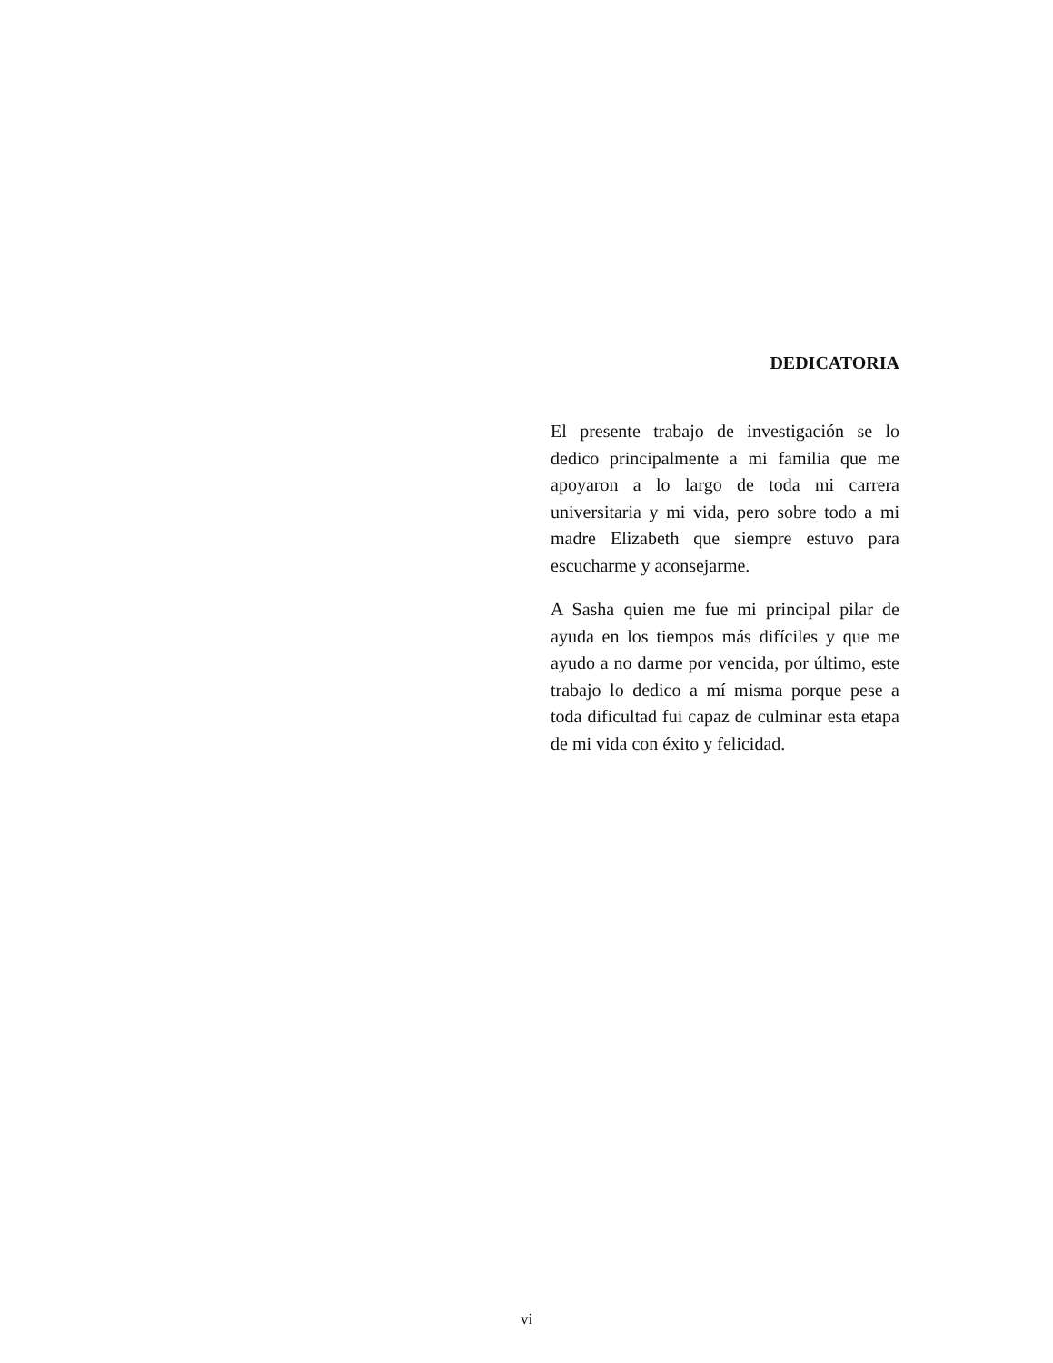DEDICATORIA
El presente trabajo de investigación se lo dedico principalmente a mi familia que me apoyaron a lo largo de toda mi carrera universitaria y mi vida, pero sobre todo a mi madre Elizabeth que siempre estuvo para escucharme y aconsejarme.
A Sasha quien me fue mi principal pilar de ayuda en los tiempos más difíciles y que me ayudo a no darme por vencida, por último, este trabajo lo dedico a mí misma porque pese a toda dificultad fui capaz de culminar esta etapa de mi vida con éxito y felicidad.
vi